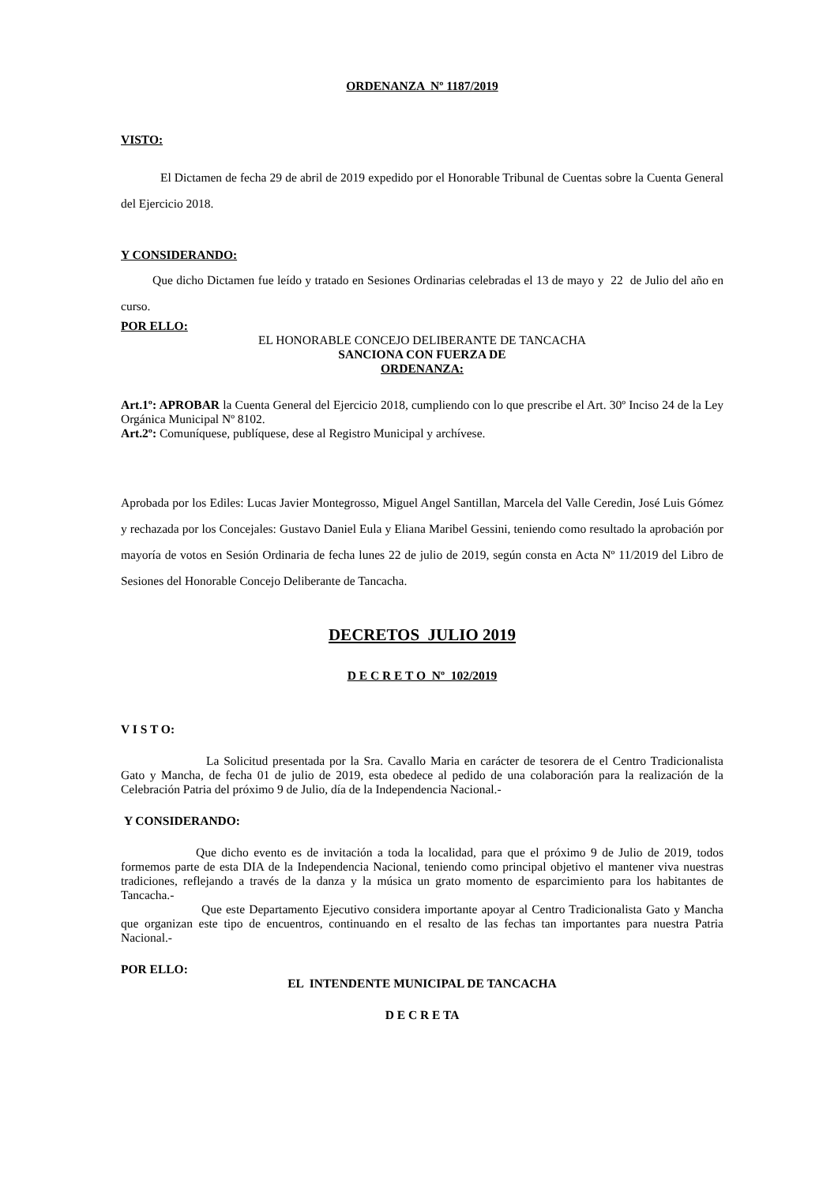ORDENANZA Nº 1187/2019
VISTO:
El Dictamen de fecha 29 de abril de 2019 expedido por el Honorable Tribunal de Cuentas sobre la Cuenta General del Ejercicio 2018.
Y CONSIDERANDO:
Que dicho Dictamen fue leído y tratado en Sesiones Ordinarias celebradas el 13 de mayo y 22 de Julio del año en curso.
POR ELLO:
EL HONORABLE CONCEJO DELIBERANTE DE TANCACHA
SANCIONA CON FUERZA DE
ORDENANZA:
Art.1º: APROBAR la Cuenta General del Ejercicio 2018, cumpliendo con lo que prescribe el Art. 30º Inciso 24 de la Ley Orgánica Municipal Nº 8102.
Art.2º: Comuníquese, publíquese, dese al Registro Municipal y archívese.
Aprobada por los Ediles: Lucas Javier Montegrosso, Miguel Angel Santillan, Marcela del Valle Ceredin, José Luis Gómez y rechazada por los Concejales: Gustavo Daniel Eula y Eliana Maribel Gessini, teniendo como resultado la aprobación por mayoría de votos en Sesión Ordinaria de fecha lunes 22 de julio de 2019, según consta en Acta Nº 11/2019 del Libro de Sesiones del Honorable Concejo Deliberante de Tancacha.
DECRETOS JULIO 2019
D E C R E T O Nº 102/2019
V I S T O:
La Solicitud presentada por la Sra. Cavallo Maria en carácter de tesorera de el Centro Tradicionalista Gato y Mancha, de fecha 01 de julio de 2019, esta obedece al pedido de una colaboración para la realización de la Celebración Patria del próximo 9 de Julio, día de la Independencia Nacional.-
Y CONSIDERANDO:
Que dicho evento es de invitación a toda la localidad, para que el próximo 9 de Julio de 2019, todos formemos parte de esta DIA de la Independencia Nacional, teniendo como principal objetivo el mantener viva nuestras tradiciones, reflejando a través de la danza y la música un grato momento de esparcimiento para los habitantes de Tancacha.-
Que este Departamento Ejecutivo considera importante apoyar al Centro Tradicionalista Gato y Mancha que organizan este tipo de encuentros, continuando en el resalto de las fechas tan importantes para nuestra Patria Nacional.-
POR ELLO:
EL INTENDENTE MUNICIPAL DE TANCACHA
D E C R E TA